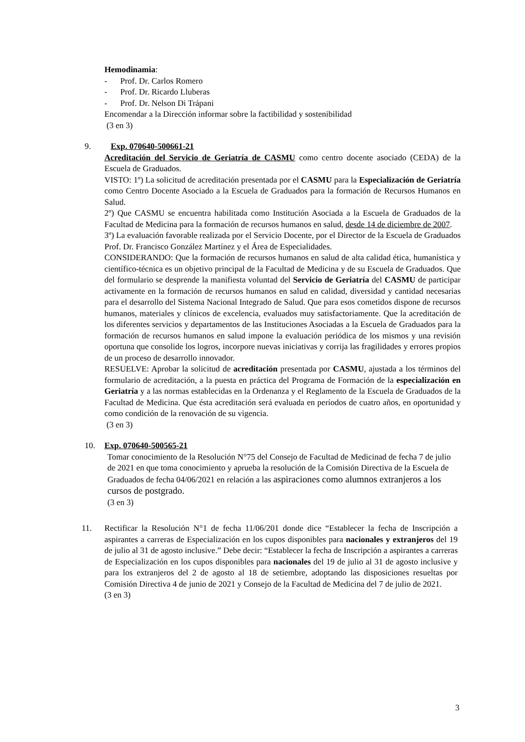Hemodinamia:
- Prof. Dr. Carlos Romero
- Prof. Dr. Ricardo Lluberas
- Prof. Dr. Nelson Di Trápani
Encomendar a la Dirección informar sobre la factibilidad y sostenibilidad
(3 en 3)
9. Exp. 070640-500661-21
Acreditación del Servicio de Geriatría de CASMU como centro docente asociado (CEDA) de la Escuela de Graduados.
VISTO: 1º) La solicitud de acreditación presentada por el CASMU para la Especialización de Geriatría como Centro Docente Asociado a la Escuela de Graduados para la formación de Recursos Humanos en Salud.
2º) Que CASMU se encuentra habilitada como Institución Asociada a la Escuela de Graduados de la Facultad de Medicina para la formación de recursos humanos en salud, desde 14 de diciembre de 2007.
3º) La evaluación favorable realizada por el Servicio Docente, por el Director de la Escuela de Graduados Prof. Dr. Francisco González Martínez y el Área de Especialidades.
CONSIDERANDO: Que la formación de recursos humanos en salud de alta calidad ética, humanística y científico-técnica es un objetivo principal de la Facultad de Medicina y de su Escuela de Graduados. Que del formulario se desprende la manifiesta voluntad del Servicio de Geriatría del CASMU de participar activamente en la formación de recursos humanos en salud en calidad, diversidad y cantidad necesarias para el desarrollo del Sistema Nacional Integrado de Salud. Que para esos cometidos dispone de recursos humanos, materiales y clínicos de excelencia, evaluados muy satisfactoriamente. Que la acreditación de los diferentes servicios y departamentos de las Instituciones Asociadas a la Escuela de Graduados para la formación de recursos humanos en salud impone la evaluación periódica de los mismos y una revisión oportuna que consolide los logros, incorpore nuevas iniciativas y corrija las fragilidades y errores propios de un proceso de desarrollo innovador.
RESUELVE: Aprobar la solicitud de acreditación presentada por CASMU, ajustada a los términos del formulario de acreditación, a la puesta en práctica del Programa de Formación de la especialización en Geriatría y a las normas establecidas en la Ordenanza y el Reglamento de la Escuela de Graduados de la Facultad de Medicina. Que ésta acreditación será evaluada en períodos de cuatro años, en oportunidad y como condición de la renovación de su vigencia.
(3 en 3)
10. Exp. 070640-500565-21
Tomar conocimiento de la Resolución N°75 del Consejo de Facultad de Medicinad de fecha 7 de julio de 2021 en que toma conocimiento y aprueba la resolución de la Comisión Directiva de la Escuela de Graduados de fecha 04/06/2021 en relación a las aspiraciones como alumnos extranjeros a los cursos de postgrado.
(3 en 3)
11. Rectificar la Resolución N°1 de fecha 11/06/201 donde dice “Establecer la fecha de Inscripción a aspirantes a carreras de Especialización en los cupos disponibles para nacionales y extranjeros del 19 de julio al 31 de agosto inclusive.” Debe decir: “Establecer la fecha de Inscripción a aspirantes a carreras de Especialización en los cupos disponibles para nacionales del 19 de julio al 31 de agosto inclusive y para los extranjeros del 2 de agosto al 18 de setiembre, adoptando las disposiciones resueltas por Comisión Directiva 4 de junio de 2021 y Consejo de la Facultad de Medicina del 7 de julio de 2021.
(3 en 3)
3